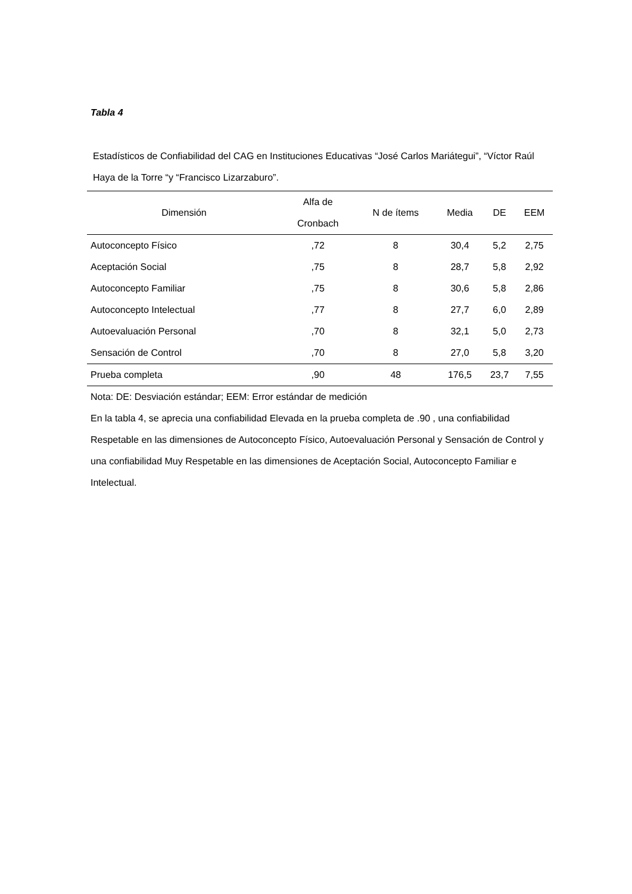Tabla 4
Estadísticos de Confiabilidad del CAG en Instituciones Educativas “José Carlos Mariátegui”, “Víctor Raúl Haya de la Torre “y “Francisco Lizarzaburo”.
| Dimensión | Alfa de Cronbach | N de ítems | Media | DE | EEM |
| --- | --- | --- | --- | --- | --- |
| Autoconcepto Físico | ,72 | 8 | 30,4 | 5,2 | 2,75 |
| Aceptación Social | ,75 | 8 | 28,7 | 5,8 | 2,92 |
| Autoconcepto Familiar | ,75 | 8 | 30,6 | 5,8 | 2,86 |
| Autoconcepto Intelectual | ,77 | 8 | 27,7 | 6,0 | 2,89 |
| Autoevaluación Personal | ,70 | 8 | 32,1 | 5,0 | 2,73 |
| Sensación de Control | ,70 | 8 | 27,0 | 5,8 | 3,20 |
| Prueba completa | ,90 | 48 | 176,5 | 23,7 | 7,55 |
Nota: DE: Desviación estándar; EEM: Error estándar de medición
En la tabla 4, se aprecia una confiabilidad Elevada en la prueba completa de .90 , una confiabilidad Respetable en las dimensiones de Autoconcepto Físico, Autoevaluación Personal y Sensación de Control y una confiabilidad Muy Respetable en las dimensiones de Aceptación Social, Autoconcepto Familiar e Intelectual.